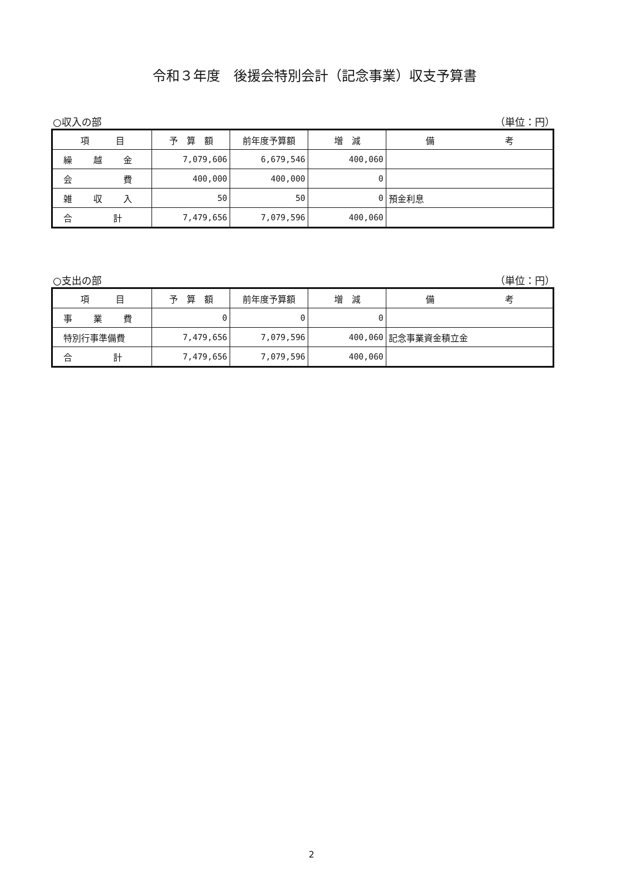令和３年度　後援会特別会計（記念事業）収支予算書
○収入の部 （単位：円）
| 項 目 | 予 算 額 | 前年度予算額 | 増 減 | 備 考 |
| --- | --- | --- | --- | --- |
| 繰 越 金 | 7,079,606 | 6,679,546 | 400,060 | |
| 会 費 | 400,000 | 400,000 | 0 | |
| 雑 収 入 | 50 | 50 | 0 | 預金利息 |
| 合 計 | 7,479,656 | 7,079,596 | 400,060 | |
○支出の部 （単位：円）
| 項 目 | 予 算 額 | 前年度予算額 | 増 減 | 備 考 |
| --- | --- | --- | --- | --- |
| 事 業 費 | 0 | 0 | 0 | |
| 特別行事準備費 | 7,479,656 | 7,079,596 | 400,060 | 記念事業資金積立金 |
| 合 計 | 7,479,656 | 7,079,596 | 400,060 | |
2